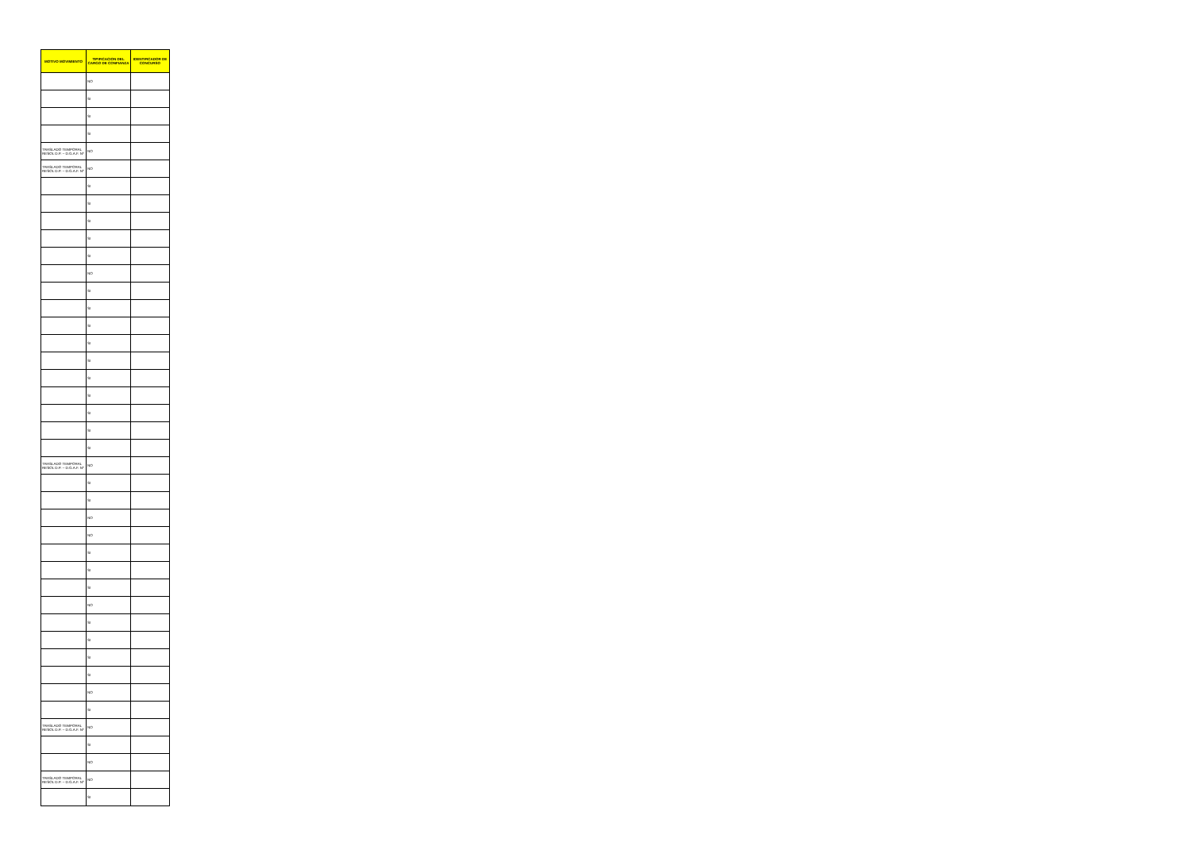| MOTIVO MOVIMIENTO | TIPIFICACION DEL CARGO DE CONFIANZA | IDENTIFICADOR DE CONCURSO |
| --- | --- | --- |
| | NO | |
| | SI | |
| | SI | |
| | SI | |
| TRASLADO TEMPORAL RESOL D.P. – D.G.A.F. Nº | NO | |
| TRASLADO TEMPORAL RESOL D.P. – D.G.A.F. Nº | NO | |
| | SI | |
| | SI | |
| | SI | |
| | SI | |
| | SI | |
| | NO | |
| | SI | |
| | SI | |
| | SI | |
| | SI | |
| | SI | |
| | SI | |
| | SI | |
| | SI | |
| | SI | |
| | SI | |
| TRASLADO TEMPORAL RESOL D.P. – D.G.A.F. Nº | NO | |
| | SI | |
| | SI | |
| | NO | |
| | NO | |
| | SI | |
| | SI | |
| | SI | |
| | NO | |
| | SI | |
| | SI | |
| | SI | |
| | SI | |
| | NO | |
| | SI | |
| TRASLADO TEMPORAL RESOL D.P. – D.G.A.F. Nº | NO | |
| | SI | |
| | NO | |
| TRASLADO TEMPORAL RESOL D.P. – D.G.A.F. Nº | NO | |
| | SI | |